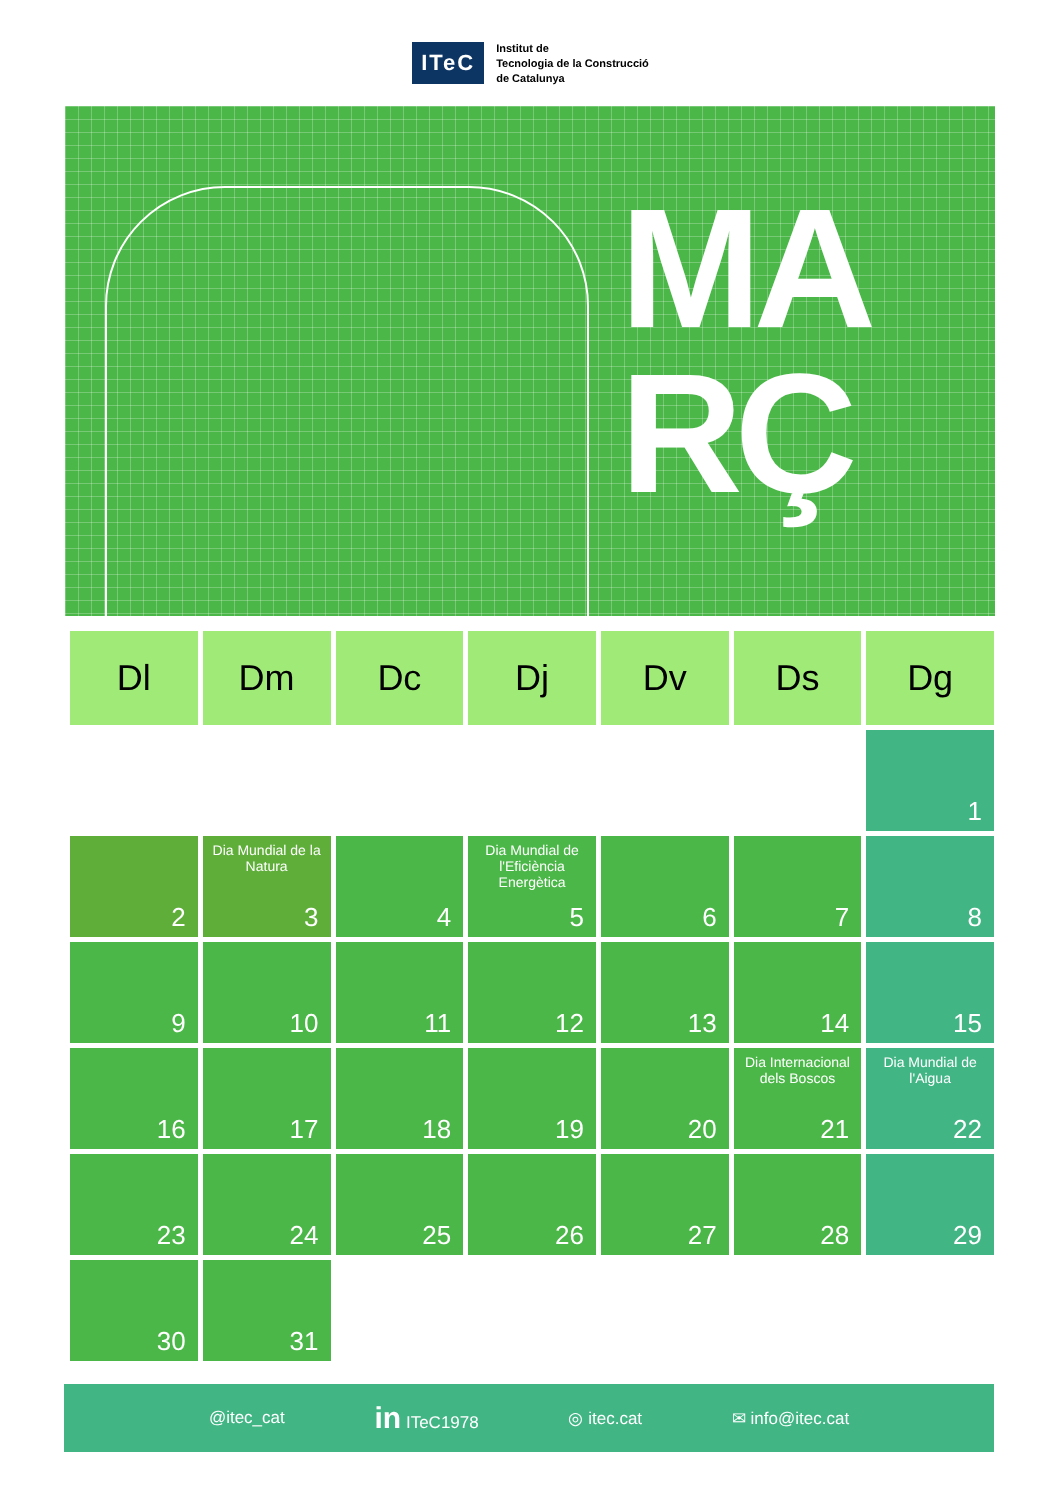ITeC
Institut de
Tecnologia de la Construcció
de Catalunya
MA
RÇ
| Dl | Dm | Dc | Dj | Dv | Ds | Dg |
| --- | --- | --- | --- | --- | --- | --- |
| | | | | | | 1 |
| 2 | Dia Mundial de la Natura 3 | 4 | Dia Mundial de l'Eficiència Energètica 5 | 6 | 7 | 8 |
| 9 | 10 | 11 | 12 | 13 | 14 | 15 |
| 16 | 17 | 18 | 19 | 20 | Dia Internacional dels Boscos 21 | Dia Mundial de l'Aigua 22 |
| 23 | 24 | 25 | 26 | 27 | 28 | 29 |
| 30 | 31 | | | | | |
@itec_cat in ITeC1978 ◎ itec.cat ✉ info@itec.cat